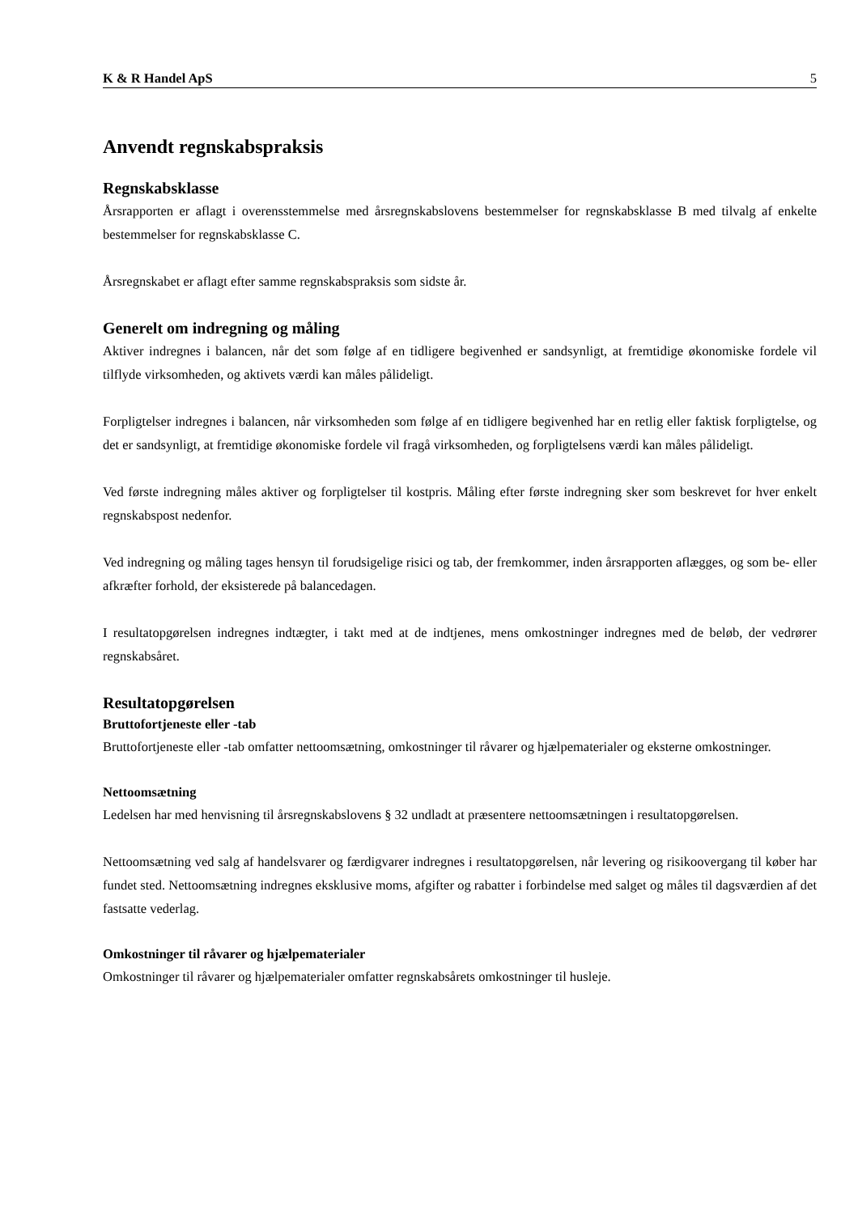K & R Handel ApS 5
Anvendt regnskabspraksis
Regnskabsklasse
Årsrapporten er aflagt i overensstemmelse med årsregnskabslovens bestemmelser for regnskabsklasse B med tilvalg af enkelte bestemmelser for regnskabsklasse C.
Årsregnskabet er aflagt efter samme regnskabspraksis som sidste år.
Generelt om indregning og måling
Aktiver indregnes i balancen, når det som følge af en tidligere begivenhed er sandsynligt, at fremtidige økonomiske fordele vil tilflyde virksomheden, og aktivets værdi kan måles pålideligt.
Forpligtelser indregnes i balancen, når virksomheden som følge af en tidligere begivenhed har en retlig eller faktisk forpligtelse, og det er sandsynligt, at fremtidige økonomiske fordele vil fragå virksomheden, og forpligtelsens værdi kan måles pålideligt.
Ved første indregning måles aktiver og forpligtelser til kostpris. Måling efter første indregning sker som beskrevet for hver enkelt regnskabspost nedenfor.
Ved indregning og måling tages hensyn til forudsigelige risici og tab, der fremkommer, inden årsrapporten aflægges, og som be- eller afkræfter forhold, der eksisterede på balancedagen.
I resultatopgørelsen indregnes indtægter, i takt med at de indtjenes, mens omkostninger indregnes med de beløb, der vedrører regnskabsåret.
Resultatopgørelsen
Bruttofortjeneste eller -tab
Bruttofortjeneste eller -tab omfatter nettoomsætning, omkostninger til råvarer og hjælpematerialer og eksterne omkostninger.
Nettoomsætning
Ledelsen har med henvisning til årsregnskabslovens § 32 undladt at præsentere nettoomsætningen i resultatopgørelsen.
Nettoomsætning ved salg af handelsvarer og færdigvarer indregnes i resultatopgørelsen, når levering og risikoovergang til køber har fundet sted. Nettoomsætning indregnes eksklusive moms, afgifter og rabatter i forbindelse med salget og måles til dagsværdien af det fastsatte vederlag.
Omkostninger til råvarer og hjælpematerialer
Omkostninger til råvarer og hjælpematerialer omfatter regnskabsårets omkostninger til husleje.